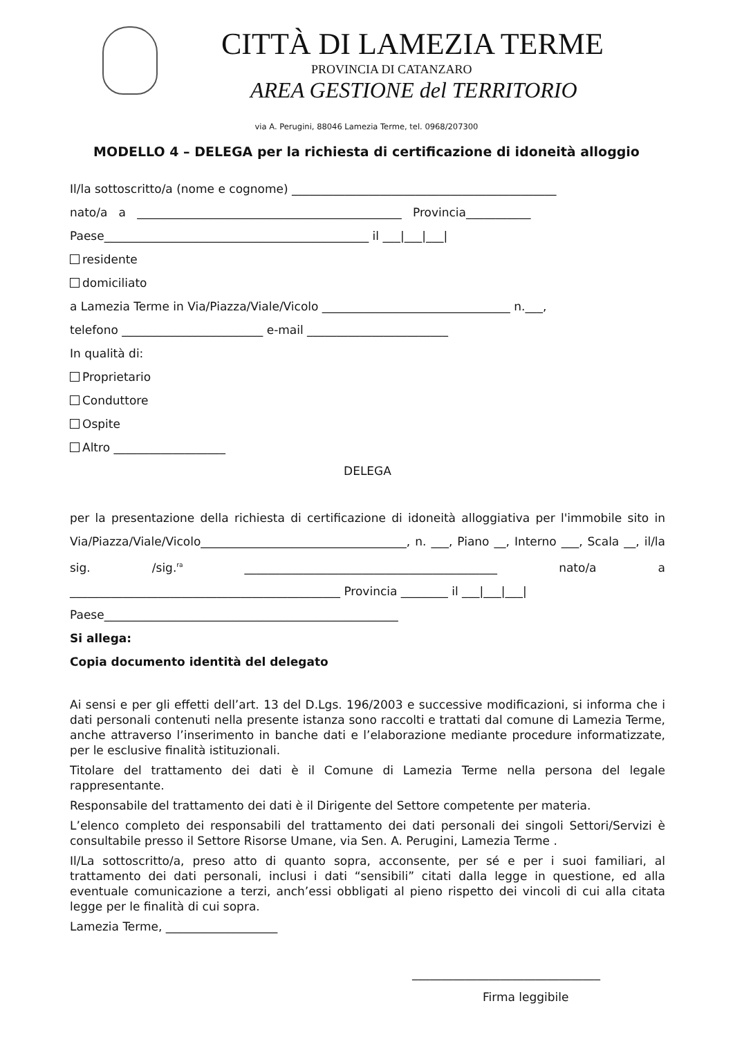CITTÀ DI LAMEZIA TERME
PROVINCIA DI CATANZARO
AREA GESTIONE del TERRITORIO
via A. Perugini, 88046 Lamezia Terme, tel. 0968/207300
MODELLO 4 – DELEGA per la richiesta di certificazione di idoneità alloggio
Il/la sottoscritto/a (nome e cognome) _____________________________________________
nato/a a _____________________________________________ Provincia___________
Paese_____________________________________________ il ___|___|___|
residente
domiciliato
a Lamezia Terme in Via/Piazza/Viale/Vicolo ________________________________ n.___,
telefono ________________________ e-mail ________________________
In qualità di:
Proprietario
Conduttore
Ospite
Altro ___________________
DELEGA
per la presentazione della richiesta di certificazione di idoneità alloggiativa per l'immobile sito in Via/Piazza/Viale/Vicolo___________________________________, n. ___, Piano __, Interno ___, Scala __, il/la sig. /sig.<sup>ra</sup> ___________________________________________ nato/a a ______________________________________________ Provincia ________ il ___|___|___|
Paese__________________________________________________
Si allega:
Copia documento identità del delegato
Ai sensi e per gli effetti dell’art. 13 del D.Lgs. 196/2003 e successive modificazioni, si informa che i dati personali contenuti nella presente istanza sono raccolti e trattati dal comune di Lamezia Terme, anche attraverso l’inserimento in banche dati e l’elaborazione mediante procedure informatizzate, per le esclusive finalità istituzionali.
Titolare del trattamento dei dati è il Comune di Lamezia Terme nella persona del legale rappresentante.
Responsabile del trattamento dei dati è il Dirigente del Settore competente per materia.
L’elenco completo dei responsabili del trattamento dei dati personali dei singoli Settori/Servizi è consultabile presso il Settore Risorse Umane, via Sen. A. Perugini, Lamezia Terme .
Il/La sottoscritto/a, preso atto di quanto sopra, acconsente, per sé e per i suoi familiari, al trattamento dei dati personali, inclusi i dati “sensibili” citati dalla legge in questione, ed alla eventuale comunicazione a terzi, anch’essi obbligati al pieno rispetto dei vincoli di cui alla citata legge per le finalità di cui sopra.
Lamezia Terme, ___________________
________________________________
Firma leggibile